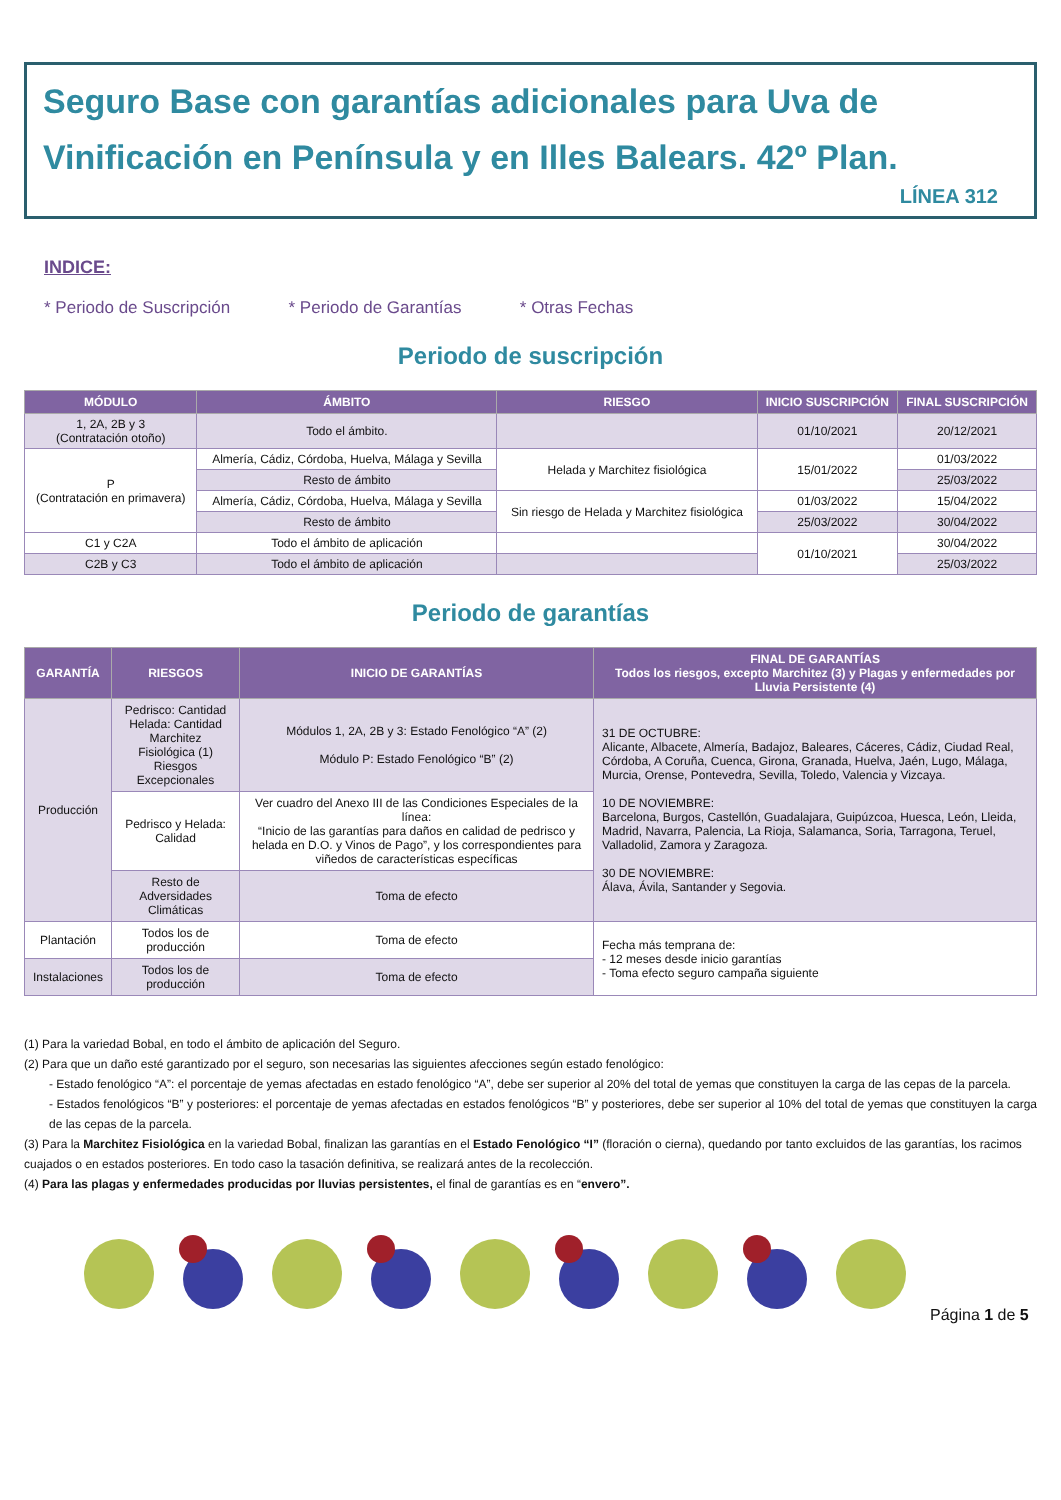Seguro Base con garantías adicionales para Uva de Vinificación en Península y en Illes Balears. 42º Plan.
LÍNEA 312
INDICE:
* Periodo de Suscripción * Periodo de Garantías * Otras Fechas
Periodo de suscripción
| MÓDULO | ÁMBITO | RIESGO | INICIO SUSCRIPCIÓN | FINAL SUSCRIPCIÓN |
| --- | --- | --- | --- | --- |
| 1, 2A, 2B y 3 (Contratación otoño) | Todo el ámbito. | | 01/10/2021 | 20/12/2021 |
| P (Contratación en primavera) | Almería, Cádiz, Córdoba, Huelva, Málaga y Sevilla | Helada y Marchitez fisiológica | 15/01/2022 | 01/03/2022 |
| | Resto de ámbito | | | 25/03/2022 |
| | Almería, Cádiz, Córdoba, Huelva, Málaga y Sevilla | Sin riesgo de Helada y Marchitez fisiológica | 01/03/2022 | 15/04/2022 |
| | Resto de ámbito | | 25/03/2022 | 30/04/2022 |
| C1 y C2A | Todo el ámbito de aplicación | | 01/10/2021 | 30/04/2022 |
| C2B y C3 | Todo el ámbito de aplicación | | | 25/03/2022 |
Periodo de garantías
| GARANTÍA | RIESGOS | INICIO DE GARANTÍAS | FINAL DE GARANTÍAS Todos los riesgos, excepto Marchitez (3) y Plagas y enfermedades por Lluvia Persistente (4) |
| --- | --- | --- | --- |
| Producción | Pedrisco: Cantidad Helada: Cantidad Marchitez Fisiológica (1) Riesgos Excepcionales | Módulos 1, 2A, 2B y 3: Estado Fenológico “A” (2) Módulo P: Estado Fenológico “B” (2) | 31 DE OCTUBRE: Alicante, Albacete, Almería, Badajoz, Baleares, Cáceres, Cádiz, Ciudad Real, Córdoba, A Coruña, Cuenca, Girona, Granada, Huelva, Jaén, Lugo, Málaga, Murcia, Orense, Pontevedra, Sevilla, Toledo, Valencia y Vizcaya. 10 DE NOVIEMBRE: Barcelona, Burgos, Castellón, Guadalajara, Guipúzcoa, Huesca, León, Lleida, Madrid, Navarra, Palencia, La Rioja, Salamanca, Soria, Tarragona, Teruel, Valladolid, Zamora y Zaragoza. 30 DE NOVIEMBRE: Álava, Ávila, Santander y Segovia. |
| | Pedrisco y Helada: Calidad | Ver cuadro del Anexo III de las Condiciones Especiales de la línea: “Inicio de las garantías para daños en calidad de pedrisco y helada en D.O. y Vinos de Pago”, y los correspondientes para viñedos de características específicas | |
| | Resto de Adversidades Climáticas | Toma de efecto | |
| Plantación | Todos los de producción | Toma de efecto | Fecha más temprana de: - 12 meses desde inicio garantías - Toma efecto seguro campaña siguiente |
| Instalaciones | Todos los de producción | Toma de efecto | |
(1) Para la variedad Bobal, en todo el ámbito de aplicación del Seguro.
(2) Para que un daño esté garantizado por el seguro, son necesarias las siguientes afecciones según estado fenológico:
- Estado fenológico “A”: el porcentaje de yemas afectadas en estado fenológico “A”, debe ser superior al 20% del total de yemas que constituyen la carga de las cepas de la parcela.
- Estados fenológicos “B” y posteriores: el porcentaje de yemas afectadas en estados fenológicos “B” y posteriores, debe ser superior al 10% del total de yemas que constituyen la carga de las cepas de la parcela.
(3) Para la Marchitez Fisiológica en la variedad Bobal, finalizan las garantías en el Estado Fenológico “I” (floración o cierna), quedando por tanto excluidos de las garantías, los racimos cuajados o en estados posteriores. En todo caso la tasación definitiva, se realizará antes de la recolección.
(4) Para las plagas y enfermedades producidas por lluvias persistentes, el final de garantías es en “envero”.
Página 1 de 5